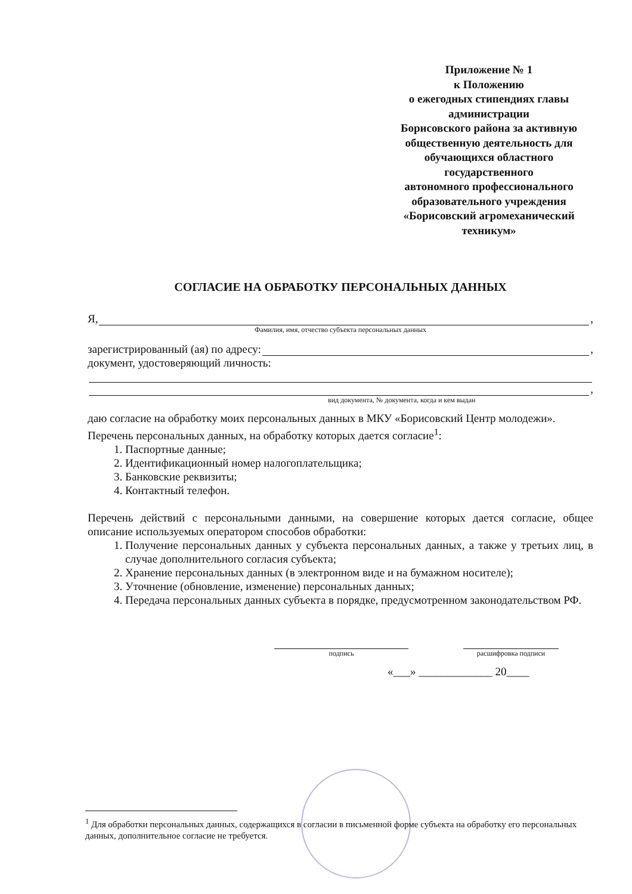Приложение № 1
к Положению
о ежегодных стипендиях главы
администрации
Борисовского района за активную
общественную деятельность для
обучающихся областного
государственного
автономного профессионального
образовательного учреждения
«Борисовский агромеханический
техникум»
СОГЛАСИЕ НА ОБРАБОТКУ ПЕРСОНАЛЬНЫХ ДАННЫХ
Я, ,
Фамилия, имя, отчество субъекта персональных данных
зарегистрированный (ая) по адресу: ,
документ, удостоверяющий личность:
,
вид документа, № документа, когда и кем выдан
даю согласие на обработку моих персональных данных в МКУ «Борисовский Центр молодежи».
Перечень персональных данных, на обработку которых дается согласие<sup>1</sup>:
1. Паспортные данные;
2. Идентификационный номер налогоплательщика;
3. Банковские реквизиты;
4. Контактный телефон.
Перечень действий с персональными данными, на совершение которых дается согласие, общее описание используемых оператором способов обработки:
1. Получение персональных данных у субъекта персональных данных, а также у третьих лиц, в случае дополнительного согласия субъекта;
2. Хранение персональных данных (в электронном виде и на бумажном носителе);
3. Уточнение (обновление, изменение) персональных данных;
4. Передача персональных данных субъекта в порядке, предусмотренном законодательством РФ.
подпись расшифровка подписи
«___» _____________ 20____
<sup>1</sup> Для обработки персональных данных, содержащихся в согласии в письменной форме субъекта на обработку его персональных данных, дополнительное согласие не требуется.